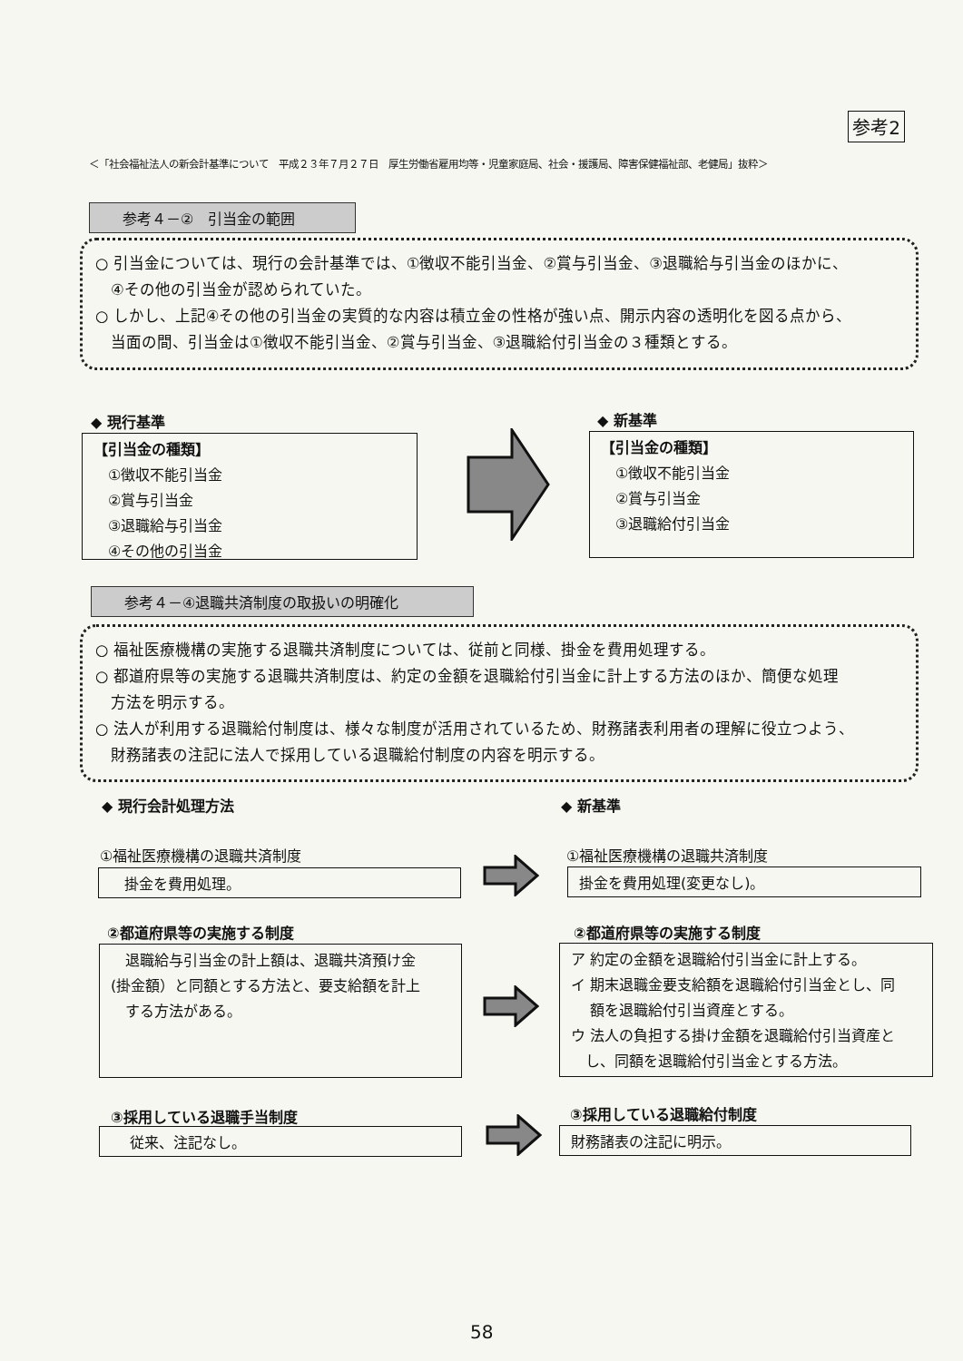参考2
＜「社会福祉法人の新会計基準について　平成２３年７月２７日　厚生労働省雇用均等・児童家庭局、社会・援護局、障害保健福祉部、老健局」抜粋＞
参考４－②　引当金の範囲
○ 引当金については、現行の会計基準では、①徴収不能引当金、②賞与引当金、③退職給与引当金のほかに、
　④その他の引当金が認められていた。
○ しかし、上記④その他の引当金の実質的な内容は積立金の性格が強い点、開示内容の透明化を図る点から、
　当面の間、引当金は①徴収不能引当金、②賞与引当金、③退職給付引当金の３種類とする。
◆ 現行基準
【引当金の種類】
　①徴収不能引当金
　②賞与引当金
　③退職給与引当金
　④その他の引当金
◆ 新基準
【引当金の種類】
　①徴収不能引当金
　②賞与引当金
　③退職給付引当金
参考４－④退職共済制度の取扱いの明確化
○ 福祉医療機構の実施する退職共済制度については、従前と同様、掛金を費用処理する。
○ 都道府県等の実施する退職共済制度は、約定の金額を退職給付引当金に計上する方法のほか、簡便な処理
　方法を明示する。
○ 法人が利用する退職給付制度は、様々な制度が活用されているため、財務諸表利用者の理解に役立つよう、
　財務諸表の注記に法人で採用している退職給付制度の内容を明示する。
◆ 現行会計処理方法 ◆ 新基準
①福祉医療機構の退職共済制度
　掛金を費用処理。
①福祉医療機構の退職共済制度
掛金を費用処理(変更なし)。
②都道府県等の実施する制度
　退職給与引当金の計上額は、退職共済預け金
(掛金額）と同額とする方法と、要支給額を計上
　する方法がある。
②都道府県等の実施する制度
ア 約定の金額を退職給付引当金に計上する。
イ 期末退職金要支給額を退職給付引当金とし、同
　 額を退職給付引当資産とする。
ウ 法人の負担する掛け金額を退職給付引当資産と
　し、同額を退職給付引当金とする方法。
③採用している退職手当制度
　 従来、注記なし。
③採用している退職給付制度
財務諸表の注記に明示。
58